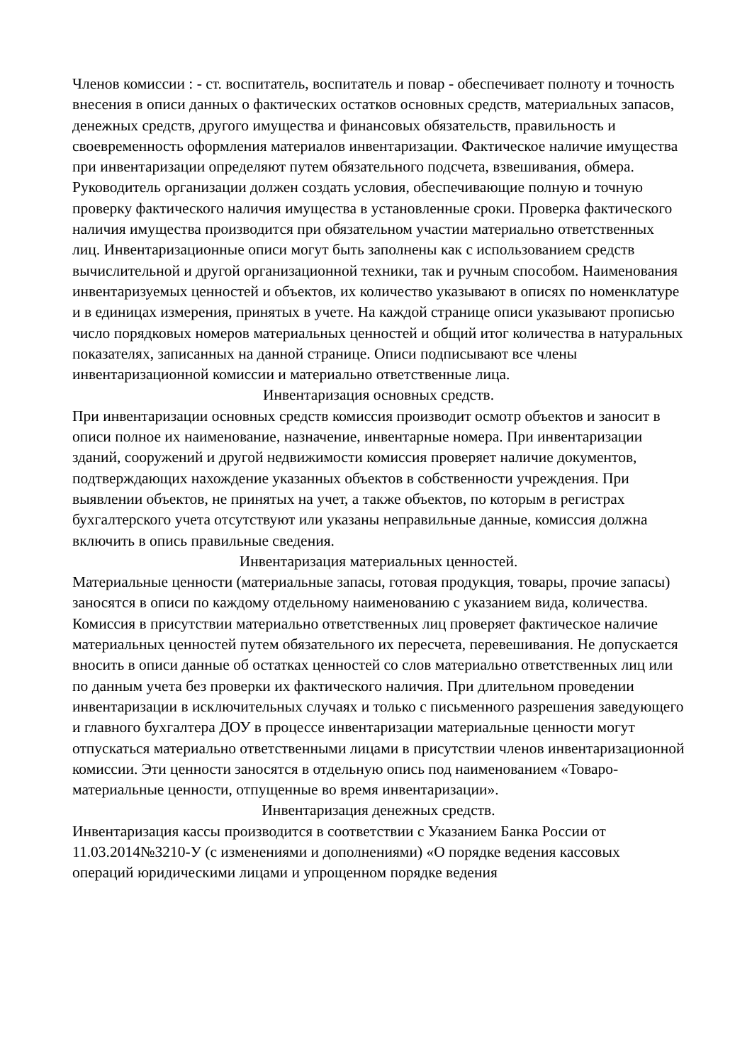Членов комиссии : - ст. воспитатель, воспитатель и повар - обеспечивает полноту и точность внесения в описи данных о фактических остатков основных средств, материальных запасов, денежных средств, другого имущества и финансовых обязательств, правильность и своевременность оформления материалов инвентаризации. Фактическое наличие имущества при инвентаризации определяют путем обязательного подсчета, взвешивания, обмера. Руководитель организации должен создать условия, обеспечивающие полную и точную проверку фактического наличия имущества в установленные сроки. Проверка фактического наличия имущества производится при обязательном участии материально ответственных лиц. Инвентаризационные описи могут быть заполнены как с использованием средств вычислительной и другой организационной техники, так и ручным способом. Наименования инвентаризуемых ценностей и объектов, их количество указывают в описях по номенклатуре и в единицах измерения, принятых в учете. На каждой странице описи указывают прописью число порядковых номеров материальных ценностей и общий итог количества в натуральных показателях, записанных на данной странице. Описи подписывают все члены инвентаризационной комиссии и материально ответственные лица.
Инвентаризация основных средств.
При инвентаризации основных средств комиссия производит осмотр объектов и заносит в описи полное их наименование, назначение, инвентарные номера. При инвентаризации зданий, сооружений и другой недвижимости комиссия проверяет наличие документов, подтверждающих нахождение указанных объектов в собственности учреждения. При выявлении объектов, не принятых на учет, а также объектов, по которым в регистрах бухгалтерского учета отсутствуют или указаны неправильные данные, комиссия должна включить в опись правильные сведения.
Инвентаризация материальных ценностей.
Материальные ценности (материальные запасы, готовая продукция, товары, прочие запасы) заносятся в описи по каждому отдельному наименованию с указанием вида, количества. Комиссия в присутствии материально ответственных лиц проверяет фактическое наличие материальных ценностей путем обязательного их пересчета, перевешивания. Не допускается вносить в описи данные об остатках ценностей со слов материально ответственных лиц или по данным учета без проверки их фактического наличия. При длительном проведении инвентаризации в исключительных случаях и только с письменного разрешения заведующего и главного бухгалтера ДОУ в процессе инвентаризации материальные ценности могут отпускаться материально ответственными лицами в присутствии членов инвентаризационной комиссии. Эти ценности заносятся в отдельную опись под наименованием «Товаро-материальные ценности, отпущенные во время инвентаризации».
Инвентаризация денежных средств.
Инвентаризация кассы производится в соответствии с Указанием Банка России от 11.03.2014№3210-У (с изменениями и дополнениями) «О порядке ведения кассовых операций юридическими лицами и упрощенном порядке ведения